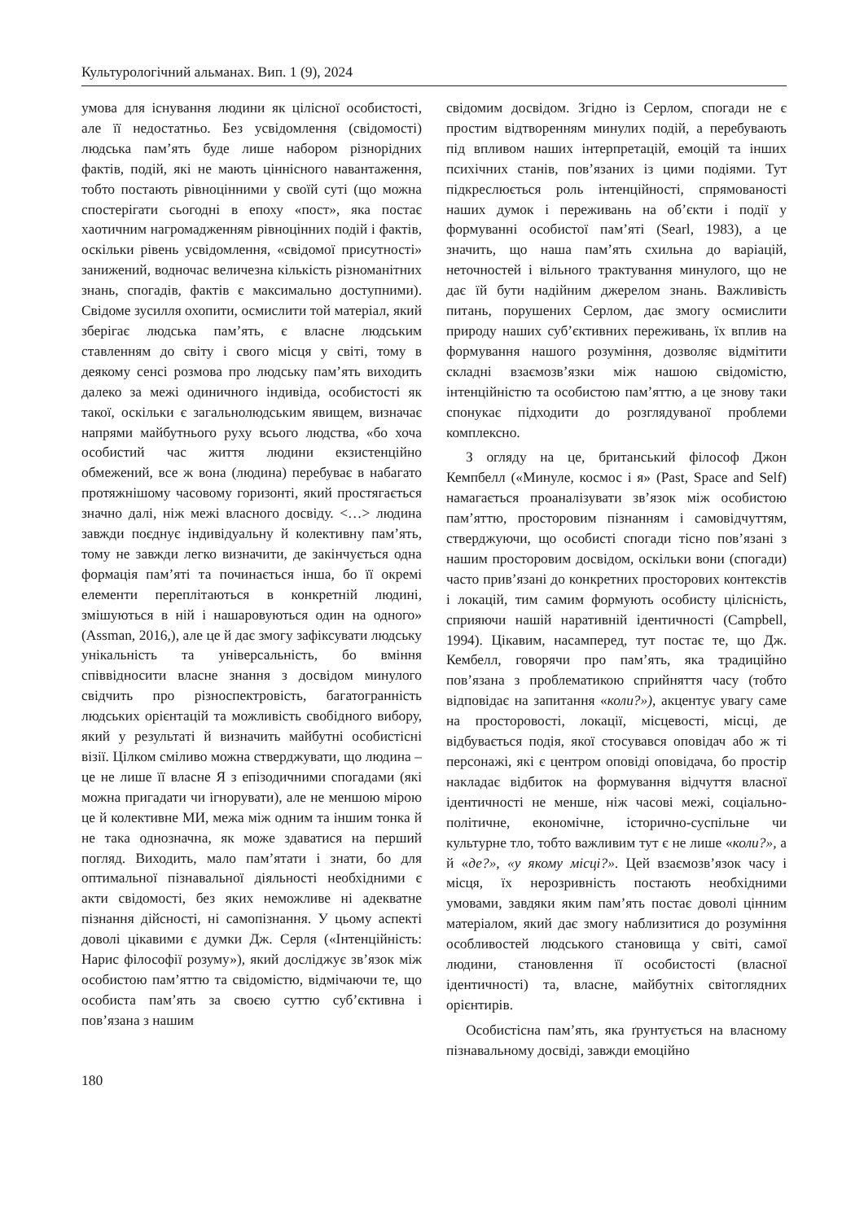Культурологічний альманах. Вип. 1 (9), 2024
умова для існування людини як цілісної особистості, але її недостатньо. Без усвідомлення (свідомості) людська пам’ять буде лише набором різнорідних фактів, подій, які не мають ціннісного навантаження, тобто постають рівноцінними у своїй суті (що можна спостерігати сьогодні в епоху «пост», яка постає хаотичним нагромадженням рівноцінних подій і фактів, оскільки рівень усвідомлення, «свідомої присутності» занижений, водночас величезна кількість різноманітних знань, спогадів, фактів є максимально доступними). Свідоме зусилля охопити, осмислити той матеріал, який зберігає людська пам’ять, є власне людським ставленням до світу і свого місця у світі, тому в деякому сенсі розмова про людську пам’ять виходить далеко за межі одиничного індивіда, особистості як такої, оскільки є загальнолюдським явищем, визначає напрями майбутнього руху всього людства, «бо хоча особистий час життя людини екзистенційно обмежений, все ж вона (людина) перебуває в набагато протяжнішому часовому горизонті, який простягається значно далі, ніж межі власного досвіду. <…> людина завжди поєднує індивідуальну й колективну пам’ять, тому не завжди легко визначити, де закінчується одна формація пам’яті та починається інша, бо її окремі елементи переплітаються в конкретній людині, змішуються в ній і нашаровуються один на одного» (Assman, 2016,), але це й дає змогу зафіксувати людську унікальність та універсальність, бо вміння співвідносити власне знання з досвідом минулого свідчить про різноспектровість, багатогранність людських орієнтацій та можливість свобідного вибору, який у результаті й визначить майбутні особистісні візії. Цілком сміливо можна стверджувати, що людина – це не лише її власне Я з епізодичними спогадами (які можна пригадати чи ігнорувати), але не меншою мірою це й колективне МИ, межа між одним та іншим тонка й не така однозначна, як може здаватися на перший погляд. Виходить, мало пам’ятати і знати, бо для оптимальної пізнавальної діяльності необхідними є акти свідомості, без яких неможливе ні адекватне пізнання дійсності, ні самопізнання. У цьому аспекті доволі цікавими є думки Дж. Серля («Інтенційність: Нарис філософії розуму»), який досліджує зв’язок між особистою пам’яттю та свідомістю, відмічаючи те, що особиста пам’ять за своєю суттю суб’єктивна і пов’язана з нашим
свідомим досвідом. Згідно із Серлом, спогади не є простим відтворенням минулих подій, а перебувають під впливом наших інтерпретацій, емоцій та інших психічних станів, пов’язаних із цими подіями. Тут підкреслюється роль інтенційності, спрямованості наших думок і переживань на об’єкти і події у формуванні особистої пам’яті (Searl, 1983), а це значить, що наша пам’ять схильна до варіацій, неточностей і вільного трактування минулого, що не дає їй бути надійним джерелом знань. Важливість питань, порушених Серлом, дає змогу осмислити природу наших суб’єктивних переживань, їх вплив на формування нашого розуміння, дозволяє відмітити складні взаємозв’язки між нашою свідомістю, інтенційністю та особистою пам’яттю, а це знову таки спонукає підходити до розглядуваної проблеми комплексно.
З огляду на це, британський філософ Джон Кемпбелл («Минуле, космос і я» (Past, Space and Self) намагається проаналізувати зв’язок між особистою пам’яттю, просторовим пізнанням і самовідчуттям, стверджуючи, що особисті спогади тісно пов’язані з нашим просторовим досвідом, оскільки вони (спогади) часто прив’язані до конкретних просторових контекстів і локацій, тим самим формують особисту цілісність, сприяючи нашій наративній ідентичності (Campbell, 1994). Цікавим, насамперед, тут постає те, що Дж. Кембелл, говорячи про пам’ять, яка традиційно пов’язана з проблематикою сприйняття часу (тобто відповідає на запитання «коли?»), акцентує увагу саме на просторовості, локації, місцевості, місці, де відбувається подія, якої стосувався оповідач або ж ті персонажі, які є центром оповіді оповідача, бо простір накладає відбиток на формування відчуття власної ідентичності не менше, ніж часові межі, соціально-політичне, економічне, історично-суспільне чи культурне тло, тобто важливим тут є не лише «коли?», а й «де?», «у якому місці?». Цей взаємозв’язок часу і місця, їх нерозривність постають необхідними умовами, завдяки яким пам’ять постає доволі цінним матеріалом, який дає змогу наблизитися до розуміння особливостей людського становища у світі, самої людини, становлення її особистості (власної ідентичності) та, власне, майбутніх світоглядних орієнтирів.
Особистісна пам’ять, яка ґрунтується на власному пізнавальному досвіді, завжди емоційно
180